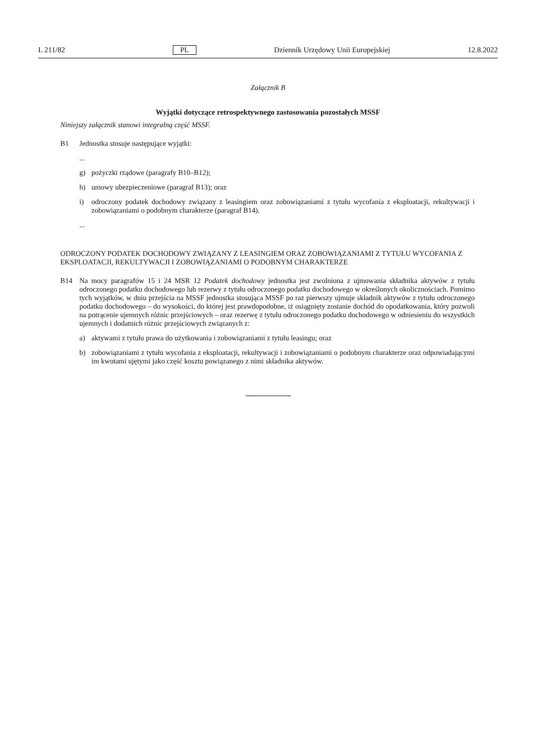L 211/82 PL Dziennik Urzędowy Unii Europejskiej 12.8.2022
Załącznik B
Wyjątki dotyczące retrospektywnego zastosowania pozostałych MSSF
Niniejszy załącznik stanowi integralną część MSSF.
B1
Jednostka stosuje następujące wyjątki:
...
g)
pożyczki rządowe (paragrafy B10–B12);
h)
umowy ubezpieczeniowe (paragraf B13); oraz
i)
odroczony podatek dochodowy związany z leasingiem oraz zobowiązaniami z tytułu wycofania z eksploatacji, rekultywacji i zobowiązaniami o podobnym charakterze (paragraf B14).
...
ODROCZONY PODATEK DOCHODOWY ZWIĄZANY Z LEASINGIEM ORAZ ZOBOWIĄZANIAMI Z TYTUŁU WYCOFANIA Z EKSPLOATACJI, REKULTYWACJI I ZOBOWIĄZANIAMI O PODOBNYM CHARAKTERZE
B14
Na mocy paragrafów 15 i 24 MSR 12 Podatek dochodowy jednostka jest zwolniona z ujmowania składnika aktywów z tytułu odroczonego podatku dochodowego lub rezerwy z tytułu odroczonego podatku dochodowego w określonych okolicznościach. Pomimo tych wyjątków, w dniu przejścia na MSSF jednostka stosująca MSSF po raz pierwszy ujmuje składnik aktywów z tytułu odroczonego podatku dochodowego – do wysokości, do której jest prawdopodobne, iż osiągnięty zostanie dochód do opodatkowania, który pozwoli na potrącenie ujemnych różnic przejściowych – oraz rezerwę z tytułu odroczonego podatku dochodowego w odniesieniu do wszystkich ujemnych i dodatnich różnic przejściowych związanych z:
a)
aktywami z tytułu prawa do użytkowania i zobowiązaniami z tytułu leasingu; oraz
b)
zobowiązaniami z tytułu wycofania z eksploatacji, rekultywacji i zobowiązaniami o podobnym charakterze oraz odpowiadającymi im kwotami ujętymi jako część kosztu powiązanego z nimi składnika aktywów.